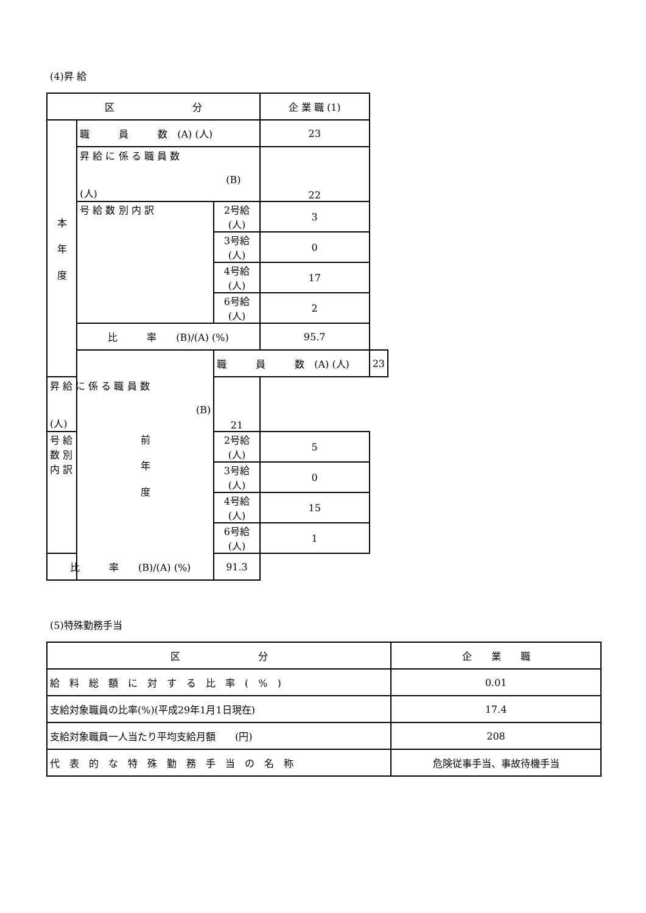(4)昇 給
| 区 分 | | | 企 業 職 (1) | |
| --- | --- | --- | --- | --- |
| 本 年 度 | 職 員 数 (A) (人) | | 23 | |
| | 昇 給 に 係 る 職 員 数 (B) (人) | | 22 | |
| | 号 給 数 別 内 訳 | 2号給 (人) | 3 | |
| | | 3号給 (人) | 0 | |
| | | 4号給 (人) | 17 | |
| | | 6号給 (人) | 2 | |
| | 比 率 (B)/(A) (%) | | 95.7 | |
| | 前 年 度 | 職 員 数 (A) (人) | | 23 |
| 昇 給 に 係 る 職 員 数 (B) (人) | | 21 | | |
| 号 給 数 別 内 訳 | | 2号給 (人) | 5 | |
| | | 3号給 (人) | 0 | |
| | | 4号給 (人) | 15 | |
| | | 6号給 (人) | 1 | |
| 比 率 (B)/(A) (%) | | 91.3 | | |
(5)特殊勤務手当
| 区 分 | 企 業 職 |
| --- | --- |
| 給 料 総 額 に 対 す る 比 率 ( % ) | 0.01 |
| 支給対象職員の比率(%)(平成29年1月1日現在) | 17.4 |
| 支給対象職員一人当たり平均支給月額 (円) | 208 |
| 代 表 的 な 特 殊 勤 務 手 当 の 名 称 | 危険従事手当、事故待機手当 |